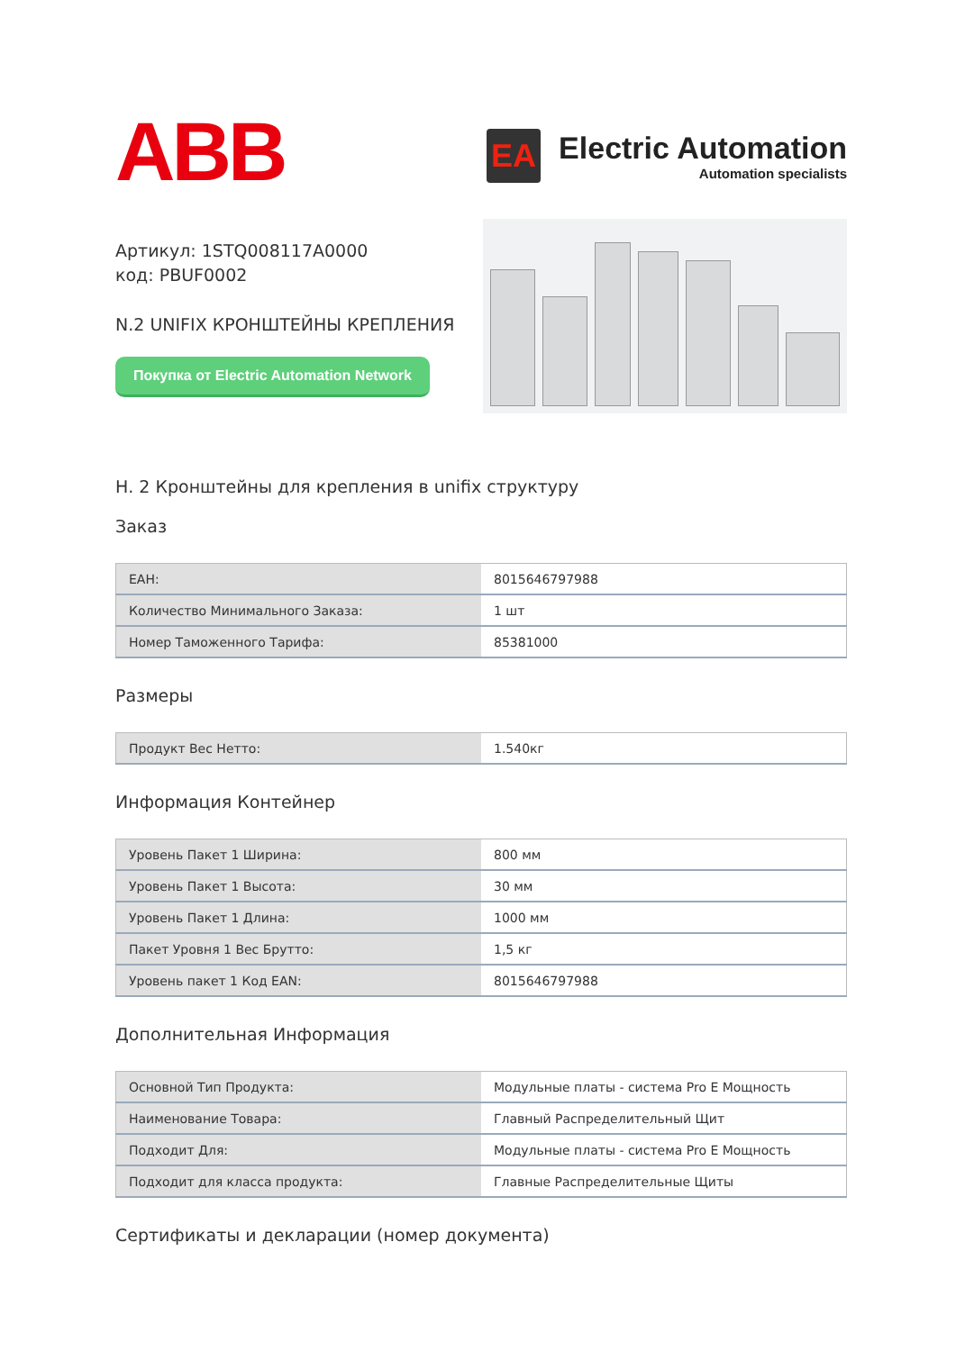ABB
EA
Electric Automation
Automation specialists
Артикул: 1STQ008117A0000
код: PBUF0002
N.2 UNIFIX КРОНШТЕЙНЫ КРЕПЛЕНИЯ
Покупка от Electric Automation Network
Н. 2 Кронштейны для крепления в unifix структуру
Заказ
| ЕАН: | 8015646797988 |
| Количество Минимального Заказа: | 1 шт |
| Номер Таможенного Тарифа: | 85381000 |
Размеры
| Продукт Вес Нетто: | 1.540кг |
Информация Контейнер
| Уровень Пакет 1 Ширина: | 800 мм |
| Уровень Пакет 1 Высота: | 30 мм |
| Уровень Пакет 1 Длина: | 1000 мм |
| Пакет Уровня 1 Вес Брутто: | 1,5 кг |
| Уровень пакет 1 Код EAN: | 8015646797988 |
Дополнительная Информация
| Основной Тип Продукта: | Модульные платы - система Pro E Мощность |
| Наименование Товара: | Главный Распределительный Щит |
| Подходит Для: | Модульные платы - система Pro E Мощность |
| Подходит для класса продукта: | Главные Распределительные Щиты |
Сертификаты и декларации (номер документа)